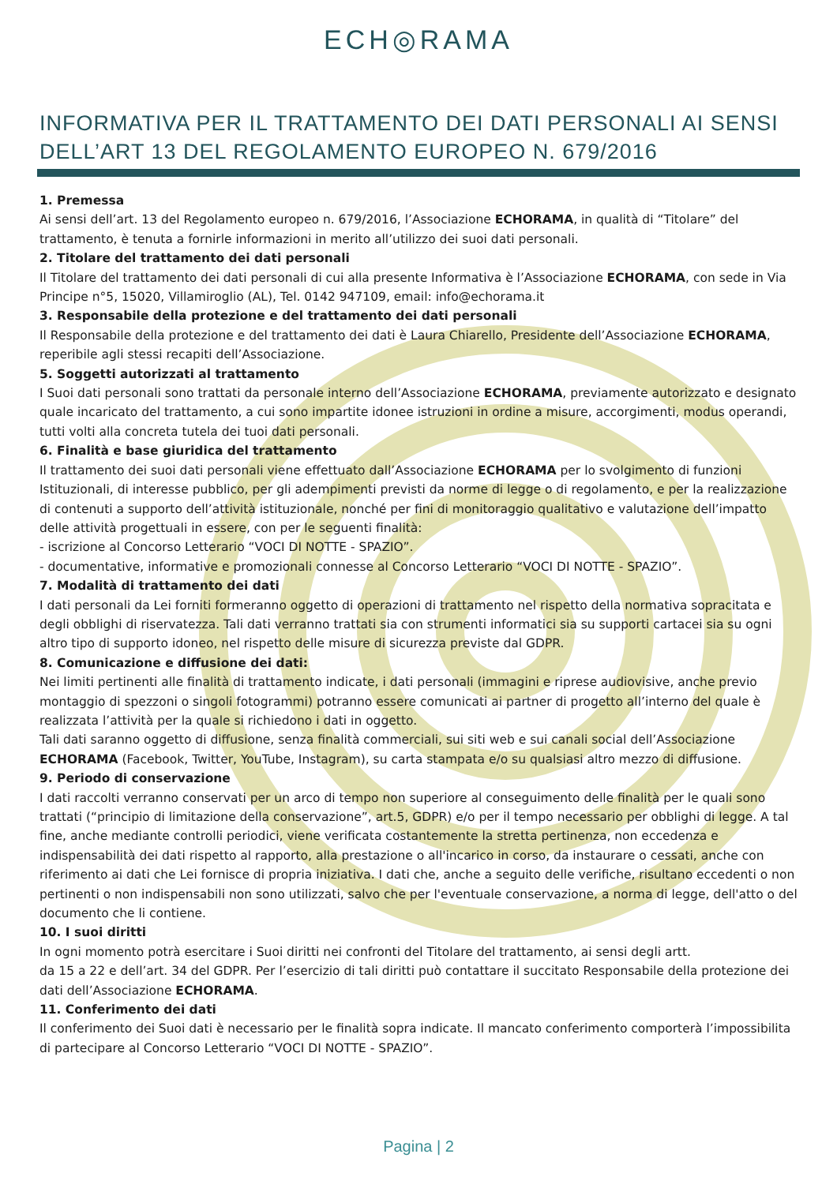ECH◎RAMA
INFORMATIVA PER IL TRATTAMENTO DEI DATI PERSONALI AI SENSI DELL’ART 13 DEL REGOLAMENTO EUROPEO N. 679/2016
1. Premessa
Ai sensi dell’art. 13 del Regolamento europeo n. 679/2016, l’Associazione ECHORAMA, in qualità di “Titolare” del trattamento, è tenuta a fornirle informazioni in merito all’utilizzo dei suoi dati personali.
2. Titolare del trattamento dei dati personali
Il Titolare del trattamento dei dati personali di cui alla presente Informativa è l’Associazione ECHORAMA, con sede in Via Principe n°5, 15020, Villamiroglio (AL), Tel. 0142 947109, email: info@echorama.it
3. Responsabile della protezione e del trattamento dei dati personali
Il Responsabile della protezione e del trattamento dei dati è Laura Chiarello, Presidente dell’Associazione ECHORAMA, reperibile agli stessi recapiti dell’Associazione.
5. Soggetti autorizzati al trattamento
I Suoi dati personali sono trattati da personale interno dell’Associazione ECHORAMA, previamente autorizzato e designato quale incaricato del trattamento, a cui sono impartite idonee istruzioni in ordine a misure, accorgimenti, modus operandi, tutti volti alla concreta tutela dei tuoi dati personali.
6. Finalità e base giuridica del trattamento
Il trattamento dei suoi dati personali viene effettuato dall’Associazione ECHORAMA per lo svolgimento di funzioni Istituzionali, di interesse pubblico, per gli adempimenti previsti da norme di legge o di regolamento, e per la realizzazione di contenuti a supporto dell’attività istituzionale, nonché per fini di monitoraggio qualitativo e valutazione dell’impatto delle attività progettuali in essere, con per le seguenti finalità:
- iscrizione al Concorso Letterario “VOCI DI NOTTE - SPAZIO”.
- documentative, informative e promozionali connesse al Concorso Letterario “VOCI DI NOTTE - SPAZIO”.
7. Modalità di trattamento dei dati
I dati personali da Lei forniti formeranno oggetto di operazioni di trattamento nel rispetto della normativa sopracitata e degli obblighi di riservatezza. Tali dati verranno trattati sia con strumenti informatici sia su supporti cartacei sia su ogni altro tipo di supporto idoneo, nel rispetto delle misure di sicurezza previste dal GDPR.
8. Comunicazione e diffusione dei dati:
Nei limiti pertinenti alle finalità di trattamento indicate, i dati personali (immagini e riprese audiovisive, anche previo montaggio di spezzoni o singoli fotogrammi) potranno essere comunicati ai partner di progetto all’interno del quale è realizzata l’attività per la quale si richiedono i dati in oggetto.
Tali dati saranno oggetto di diffusione, senza finalità commerciali, sui siti web e sui canali social dell’Associazione ECHORAMA (Facebook, Twitter, YouTube, Instagram), su carta stampata e/o su qualsiasi altro mezzo di diffusione.
9. Periodo di conservazione
I dati raccolti verranno conservati per un arco di tempo non superiore al conseguimento delle finalità per le quali sono trattati (“principio di limitazione della conservazione”, art.5, GDPR) e/o per il tempo necessario per obblighi di legge. A tal fine, anche mediante controlli periodici, viene verificata costantemente la stretta pertinenza, non eccedenza e indispensabilità dei dati rispetto al rapporto, alla prestazione o all'incarico in corso, da instaurare o cessati, anche con riferimento ai dati che Lei fornisce di propria iniziativa. I dati che, anche a seguito delle verifiche, risultano eccedenti o non pertinenti o non indispensabili non sono utilizzati, salvo che per l'eventuale conservazione, a norma di legge, dell'atto o del documento che li contiene.
10. I suoi diritti
In ogni momento potrà esercitare i Suoi diritti nei confronti del Titolare del trattamento, ai sensi degli artt.
da 15 a 22 e dell’art. 34 del GDPR. Per l’esercizio di tali diritti può contattare il succitato Responsabile della protezione dei dati dell’Associazione ECHORAMA.
11. Conferimento dei dati
Il conferimento dei Suoi dati è necessario per le finalità sopra indicate. Il mancato conferimento comporterà l’impossibilita di partecipare al Concorso Letterario “VOCI DI NOTTE - SPAZIO”.
Pagina | 2